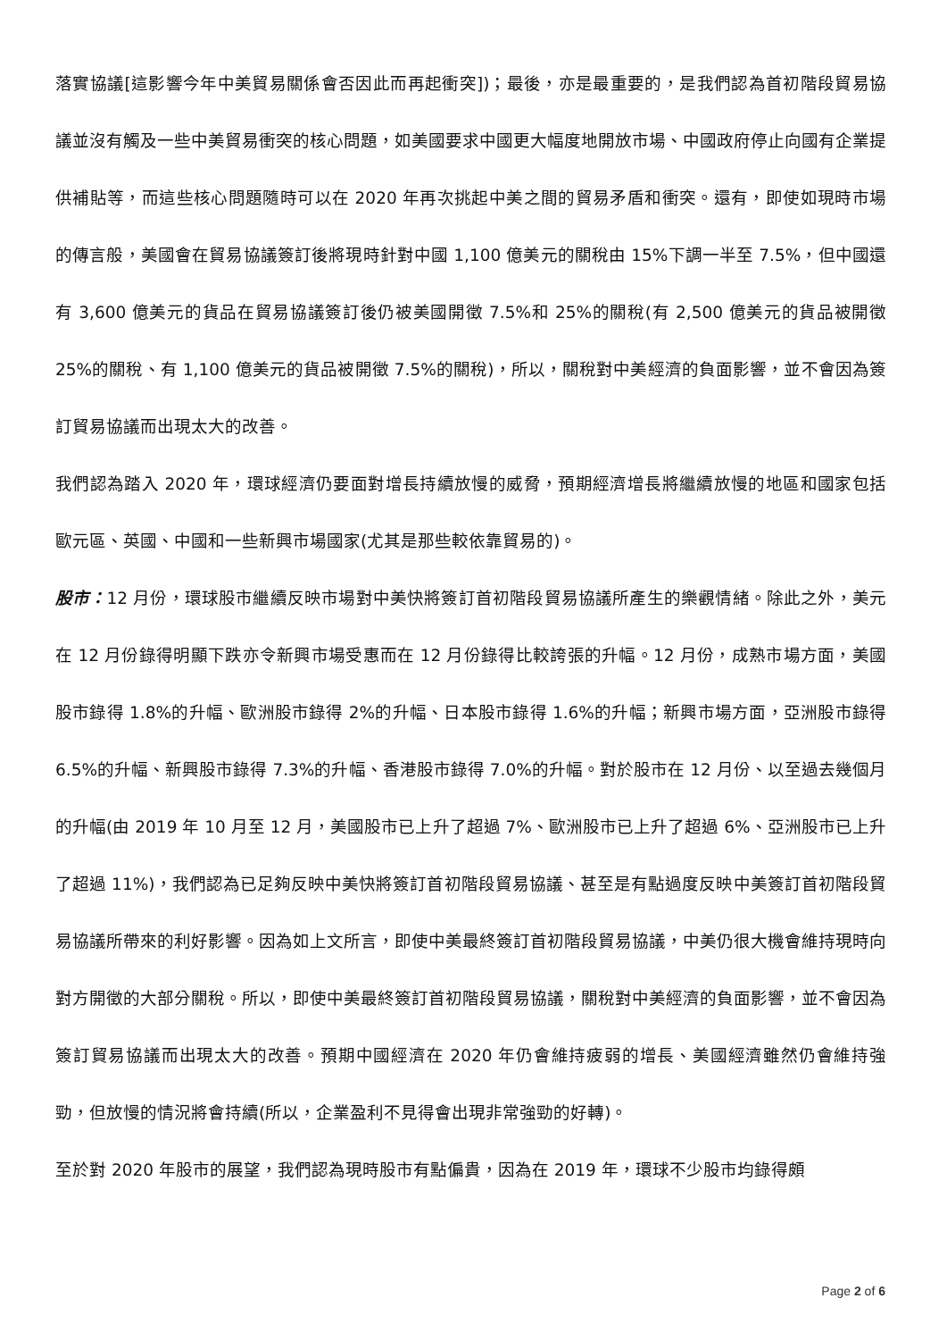落實協議[這影響今年中美貿易關係會否因此而再起衝突])；最後，亦是最重要的，是我們認為首初階段貿易協議並沒有觸及一些中美貿易衝突的核心問題，如美國要求中國更大幅度地開放市場、中國政府停止向國有企業提供補貼等，而這些核心問題隨時可以在 2020 年再次挑起中美之間的貿易矛盾和衝突。還有，即使如現時市場的傳言般，美國會在貿易協議簽訂後將現時針對中國 1,100 億美元的關稅由 15%下調一半至 7.5%，但中國還有 3,600 億美元的貨品在貿易協議簽訂後仍被美國開徵 7.5%和 25%的關稅(有 2,500 億美元的貨品被開徵 25%的關稅、有 1,100 億美元的貨品被開徵 7.5%的關稅)，所以，關稅對中美經濟的負面影響，並不會因為簽訂貿易協議而出現太大的改善。
我們認為踏入 2020 年，環球經濟仍要面對增長持續放慢的威脅，預期經濟增長將繼續放慢的地區和國家包括歐元區、英國、中國和一些新興市場國家(尤其是那些較依靠貿易的)。
股市：12 月份，環球股市繼續反映市場對中美快將簽訂首初階段貿易協議所產生的樂觀情緒。除此之外，美元在 12 月份錄得明顯下跌亦令新興市場受惠而在 12 月份錄得比較誇張的升幅。12 月份，成熟市場方面，美國股市錄得 1.8%的升幅、歐洲股市錄得 2%的升幅、日本股市錄得 1.6%的升幅；新興市場方面，亞洲股市錄得 6.5%的升幅、新興股市錄得 7.3%的升幅、香港股市錄得 7.0%的升幅。對於股市在 12 月份、以至過去幾個月的升幅(由 2019 年 10 月至 12 月，美國股市已上升了超過 7%、歐洲股市已上升了超過 6%、亞洲股市已上升了超過 11%)，我們認為已足夠反映中美快將簽訂首初階段貿易協議、甚至是有點過度反映中美簽訂首初階段貿易協議所帶來的利好影響。因為如上文所言，即使中美最終簽訂首初階段貿易協議，中美仍很大機會維持現時向對方開徵的大部分關稅。所以，即使中美最終簽訂首初階段貿易協議，關稅對中美經濟的負面影響，並不會因為簽訂貿易協議而出現太大的改善。預期中國經濟在 2020 年仍會維持疲弱的增長、美國經濟雖然仍會維持強勁，但放慢的情況將會持續(所以，企業盈利不見得會出現非常強勁的好轉)。
至於對 2020 年股市的展望，我們認為現時股市有點偏貴，因為在 2019 年，環球不少股市均錄得頗
Page 2 of 6